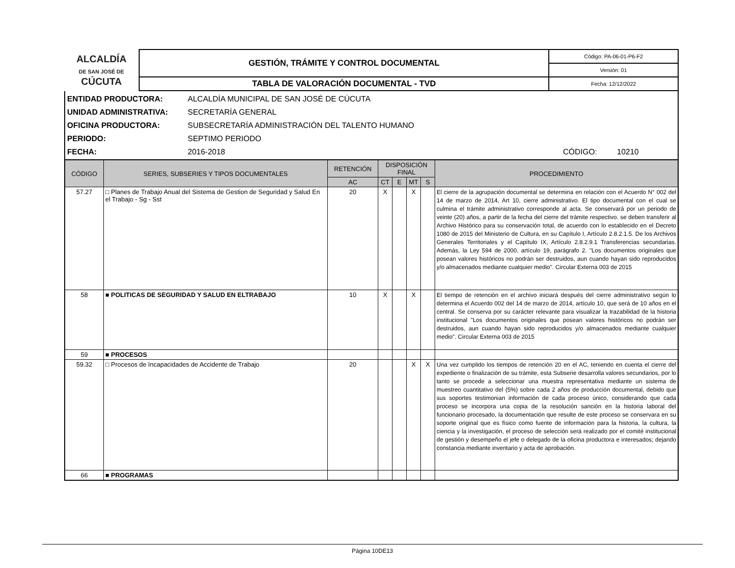| ALCALDÍA DE SAN JOSÉ DE CÚCUTA | GESTIÓN, TRÁMITE Y CONTROL DOCUMENTAL | Código: PA-06-01-P6-F2 |
| | | Versión: 01 |
| | TABLA DE VALORACIÓN DOCUMENTAL - TVD | Fecha: 12/12/2022 |
ENTIDAD PRODUCTORA: ALCALDÍA MUNICIPAL DE SAN JOSÉ DE CÚCUTA
UNIDAD ADMINISTRATIVA: SECRETARÍA GENERAL
OFICINA PRODUCTORA: SUBSECRETARÍA ADMINISTRACIÓN DEL TALENTO HUMANO
PERIODO: SEPTIMO PERIODO
FECHA: 2016-2018 CÓDIGO: 10210
| CÓDIGO | SERIES, SUBSERIES Y TIPOS DOCUMENTALES | RETENCIÓN | DISPOSICIÓN FINAL | | | | PROCEDIMIENTO |
| --- | --- | --- | --- | --- | --- | --- | --- |
| | | AC | CT | E | MT | S | |
| 57.27 | □ Planes de Trabajo Anual del Sistema de Gestion de Seguridad y Salud En el Trabajo - Sg - Sst | 20 | X | | X | | El cierre de la agrupación documental se determina en relación con el Acuerdo N° 002 del 14 de marzo de 2014, Art 10, cierre administrativo. El tipo documental con el cual se culmina el trámite administrativo corresponde al acta. Se conservará por un periodo de veinte (20) años, a partir de la fecha del cierre del trámite respectivo. se deben transferir al Archivo Histórico para su conservación total, de acuerdo con lo establecido en el Decreto 1080 de 2015 del Ministerio de Cultura, en su Capítulo I, Artículo 2.8.2.1.5. De los Archivos Generales Territoriales y el Capítulo IX, Artículo 2.8.2.9.1 Transferencias secundarias. Además, la Ley 594 de 2000, artículo 19, parágrafo 2. "Los documentos originales que posean valores históricos no podrán ser destruidos, aun cuando hayan sido reproducidos y/o almacenados mediante cualquier medio". Circular Externa 003 de 2015 |
| 58 | ■ POLITICAS DE SEGURIDAD Y SALUD EN ELTRABAJO | 10 | X | | X | | El tiempo de retención en el archivo iniciará después del cierre administrativo según lo determina el Acuerdo 002 del 14 de marzo de 2014, artículo 10, que será de 10 años en el central. Se conserva por su carácter relevante para visualizar la trazabilidad de la historia institucional "Los documentos originales que posean valores históricos no podrán ser destruidos, aun cuando hayan sido reproducidos y/o almacenados mediante cualquier medio". Circular Externa 003 de 2015 |
| 59 | ■ PROCESOS | | | | | | |
| 59.32 | □ Procesos de Incapacidades de Accidente de Trabajo | 20 | | | X | X | Una vez cumplido los tiempos de retención 20 en el AC, teniendo en cuenta el cierre del expediente o finalización de su trámite, esta Subserie desarrolla valores secundarios, por lo tanto se procede a seleccionar una muestra representativa mediante un sistema de muestreo cuantitativo del (5%) sobre cada 2 años de producción documental, debido que sus soportes testimonian información de cada proceso único, considerando que cada proceso se incorpora una copia de la resolución sanción en la historia laboral del funcionario procesado, la documentación que resulte de este proceso se conservara en su soporte original que es físico como fuente de información para la historia, la cultura, la ciencia y la investigación, el proceso de selección será realizado por el comité institucional de gestión y desempeño el jefe o delegado de la oficina productora e interesados; dejando constancia mediante inventario y acta de aprobación. |
| 66 | ■ PROGRAMAS | | | | | | |
Página 10DE13